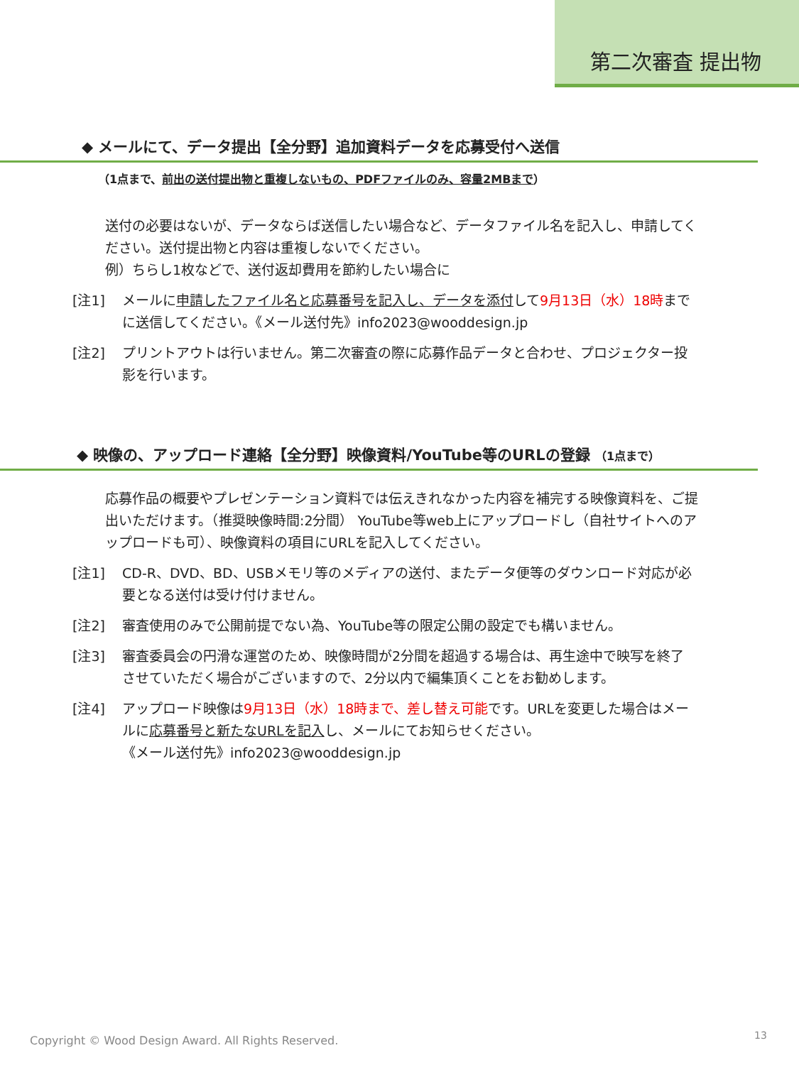第二次審査 提出物
◆ メールにて、データ提出【全分野】追加資料データを応募受付へ送信
（1点まで、前出の送付提出物と重複しないもの、PDFファイルのみ、容量2MBまで）
送付の必要はないが、データならば送信したい場合など、データファイル名を記入し、申請してください。送付提出物と内容は重複しないでください。
例）ちらし1枚などで、送付返却費用を節約したい場合に
[注1] メールに申請したファイル名と応募番号を記入し、データを添付して9月13日（水）18時までに送信してください。《メール送付先》info2023@wooddesign.jp
[注2] プリントアウトは行いません。第二次審査の際に応募作品データと合わせ、プロジェクター投影を行います。
◆ 映像の、アップロード連絡【全分野】映像資料/YouTube等のURLの登録 （1点まで）
応募作品の概要やプレゼンテーション資料では伝えきれなかった内容を補完する映像資料を、ご提出いただけます。（推奨映像時間:2分間） YouTube等web上にアップロードし（自社サイトへのアップロードも可）、映像資料の項目にURLを記入してください。
[注1] CD-R、DVD、BD、USBメモリ等のメディアの送付、またデータ便等のダウンロード対応が必要となる送付は受け付けません。
[注2] 審査使用のみで公開前提でない為、YouTube等の限定公開の設定でも構いません。
[注3] 審査委員会の円滑な運営のため、映像時間が2分間を超過する場合は、再生途中で映写を終了させていただく場合がございますので、2分以内で編集頂くことをお勧めします。
[注4] アップロード映像は9月13日（水）18時まで、差し替え可能です。URLを変更した場合はメールに応募番号と新たなURLを記入し、メールにてお知らせください。
《メール送付先》info2023@wooddesign.jp
Copyright © Wood Design Award. All Rights Reserved.
13